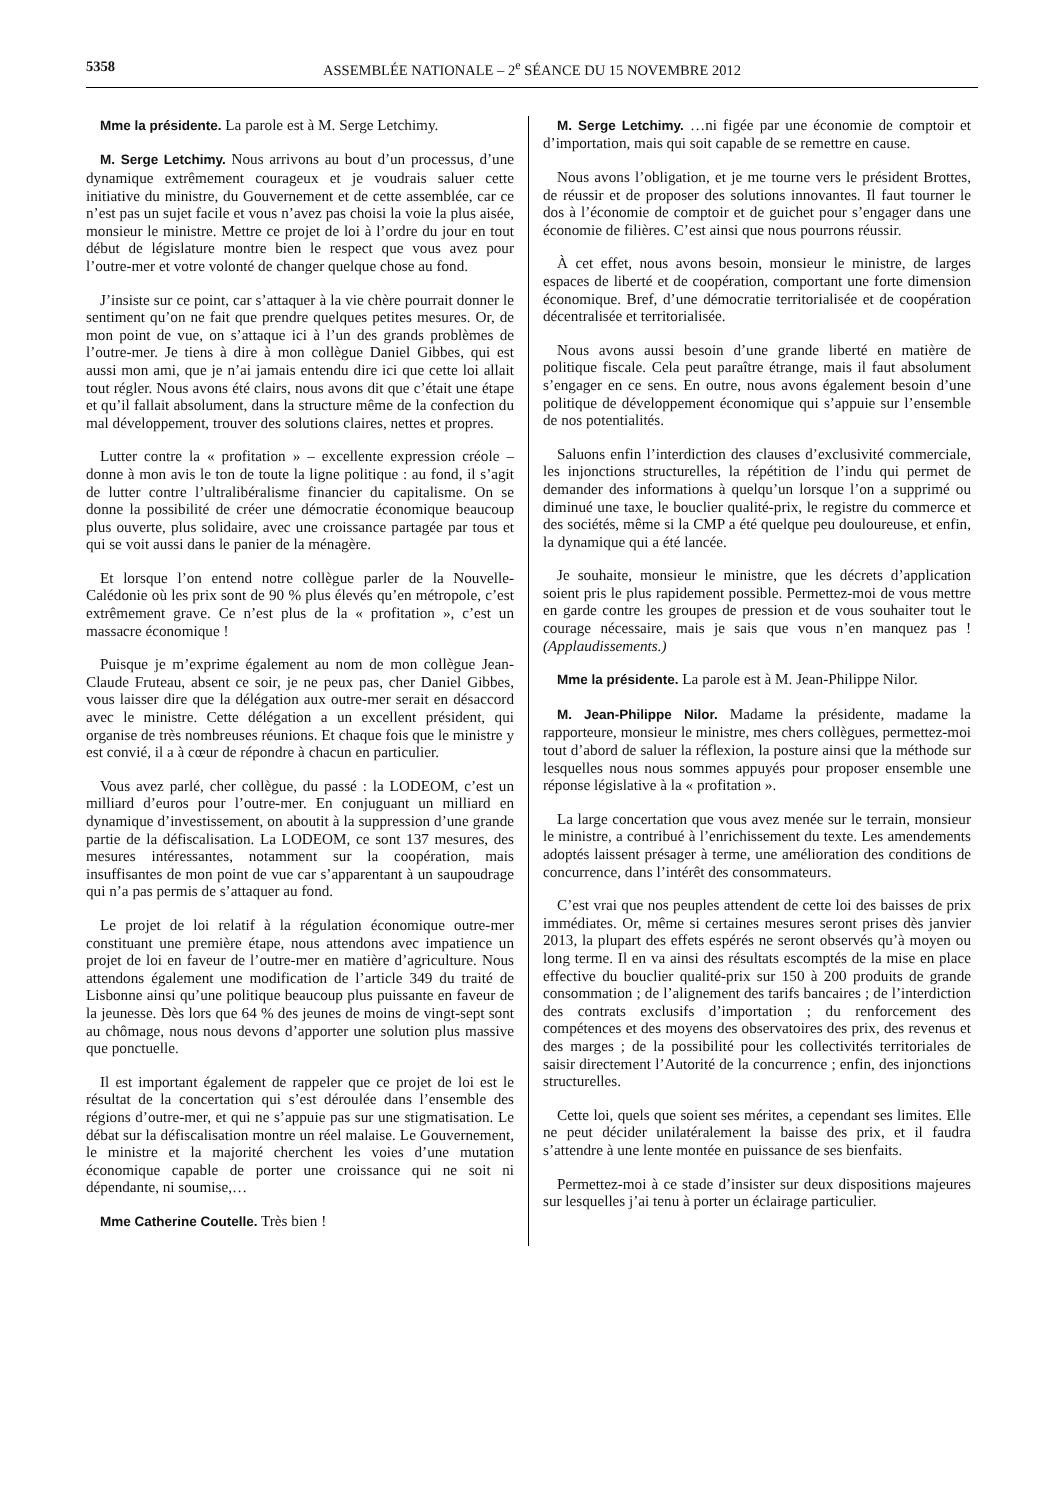5358 ASSEMBLÉE NATIONALE – 2<sup>e</sup> SÉANCE DU 15 NOVEMBRE 2012
Mme la présidente. La parole est à M. Serge Letchimy.
M. Serge Letchimy. Nous arrivons au bout d’un processus, d’une dynamique extrêmement courageux et je voudrais saluer cette initiative du ministre, du Gouvernement et de cette assemblée, car ce n’est pas un sujet facile et vous n’avez pas choisi la voie la plus aisée, monsieur le ministre. Mettre ce projet de loi à l’ordre du jour en tout début de législature montre bien le respect que vous avez pour l’outre-mer et votre volonté de changer quelque chose au fond.
J’insiste sur ce point, car s’attaquer à la vie chère pourrait donner le sentiment qu’on ne fait que prendre quelques petites mesures. Or, de mon point de vue, on s’attaque ici à l’un des grands problèmes de l’outre-mer. Je tiens à dire à mon collègue Daniel Gibbes, qui est aussi mon ami, que je n’ai jamais entendu dire ici que cette loi allait tout régler. Nous avons été clairs, nous avons dit que c’était une étape et qu’il fallait absolument, dans la structure même de la confection du mal développement, trouver des solutions claires, nettes et propres.
Lutter contre la « profitation » – excellente expression créole – donne à mon avis le ton de toute la ligne politique : au fond, il s’agit de lutter contre l’ultralibéralisme financier du capitalisme. On se donne la possibilité de créer une démocratie économique beaucoup plus ouverte, plus solidaire, avec une croissance partagée par tous et qui se voit aussi dans le panier de la ménagère.
Et lorsque l’on entend notre collègue parler de la Nouvelle-Calédonie où les prix sont de 90 % plus élevés qu’en métropole, c’est extrêmement grave. Ce n’est plus de la « profitation », c’est un massacre économique !
Puisque je m’exprime également au nom de mon collègue Jean-Claude Fruteau, absent ce soir, je ne peux pas, cher Daniel Gibbes, vous laisser dire que la délégation aux outre-mer serait en désaccord avec le ministre. Cette délégation a un excellent président, qui organise de très nombreuses réunions. Et chaque fois que le ministre y est convié, il a à cœur de répondre à chacun en particulier.
Vous avez parlé, cher collègue, du passé : la LODEOM, c’est un milliard d’euros pour l’outre-mer. En conjuguant un milliard en dynamique d’investissement, on aboutit à la suppression d’une grande partie de la défiscalisation. La LODEOM, ce sont 137 mesures, des mesures intéressantes, notamment sur la coopération, mais insuffisantes de mon point de vue car s’apparentant à un saupoudrage qui n’a pas permis de s’attaquer au fond.
Le projet de loi relatif à la régulation économique outre-mer constituant une première étape, nous attendons avec impatience un projet de loi en faveur de l’outre-mer en matière d’agriculture. Nous attendons également une modification de l’article 349 du traité de Lisbonne ainsi qu’une politique beaucoup plus puissante en faveur de la jeunesse. Dès lors que 64 % des jeunes de moins de vingt-sept sont au chômage, nous nous devons d’apporter une solution plus massive que ponctuelle.
Il est important également de rappeler que ce projet de loi est le résultat de la concertation qui s’est déroulée dans l’ensemble des régions d’outre-mer, et qui ne s’appuie pas sur une stigmatisation. Le débat sur la défiscalisation montre un réel malaise. Le Gouvernement, le ministre et la majorité cherchent les voies d’une mutation économique capable de porter une croissance qui ne soit ni dépendante, ni soumise,…
Mme Catherine Coutelle. Très bien !
M. Serge Letchimy. …ni figée par une économie de comptoir et d’importation, mais qui soit capable de se remettre en cause.
Nous avons l’obligation, et je me tourne vers le président Brottes, de réussir et de proposer des solutions innovantes. Il faut tourner le dos à l’économie de comptoir et de guichet pour s’engager dans une économie de filières. C’est ainsi que nous pourrons réussir.
À cet effet, nous avons besoin, monsieur le ministre, de larges espaces de liberté et de coopération, comportant une forte dimension économique. Bref, d’une démocratie territorialisée et de coopération décentralisée et territorialisée.
Nous avons aussi besoin d’une grande liberté en matière de politique fiscale. Cela peut paraître étrange, mais il faut absolument s’engager en ce sens. En outre, nous avons également besoin d’une politique de développement économique qui s’appuie sur l’ensemble de nos potentialités.
Saluons enfin l’interdiction des clauses d’exclusivité commerciale, les injonctions structurelles, la répétition de l’indu qui permet de demander des informations à quelqu’un lorsque l’on a supprimé ou diminué une taxe, le bouclier qualité-prix, le registre du commerce et des sociétés, même si la CMP a été quelque peu douloureuse, et enfin, la dynamique qui a été lancée.
Je souhaite, monsieur le ministre, que les décrets d’application soient pris le plus rapidement possible. Permettez-moi de vous mettre en garde contre les groupes de pression et de vous souhaiter tout le courage nécessaire, mais je sais que vous n’en manquez pas ! (Applaudissements.)
Mme la présidente. La parole est à M. Jean-Philippe Nilor.
M. Jean-Philippe Nilor. Madame la présidente, madame la rapporteure, monsieur le ministre, mes chers collègues, permettez-moi tout d’abord de saluer la réflexion, la posture ainsi que la méthode sur lesquelles nous nous sommes appuyés pour proposer ensemble une réponse législative à la « profitation ».
La large concertation que vous avez menée sur le terrain, monsieur le ministre, a contribué à l’enrichissement du texte. Les amendements adoptés laissent présager à terme, une amélioration des conditions de concurrence, dans l’intérêt des consommateurs.
C’est vrai que nos peuples attendent de cette loi des baisses de prix immédiates. Or, même si certaines mesures seront prises dès janvier 2013, la plupart des effets espérés ne seront observés qu’à moyen ou long terme. Il en va ainsi des résultats escomptés de la mise en place effective du bouclier qualité-prix sur 150 à 200 produits de grande consommation ; de l’alignement des tarifs bancaires ; de l’interdiction des contrats exclusifs d’importation ; du renforcement des compétences et des moyens des observatoires des prix, des revenus et des marges ; de la possibilité pour les collectivités territoriales de saisir directement l’Autorité de la concurrence ; enfin, des injonctions structurelles.
Cette loi, quels que soient ses mérites, a cependant ses limites. Elle ne peut décider unilatéralement la baisse des prix, et il faudra s’attendre à une lente montée en puissance de ses bienfaits.
Permettez-moi à ce stade d’insister sur deux dispositions majeures sur lesquelles j’ai tenu à porter un éclairage particulier.